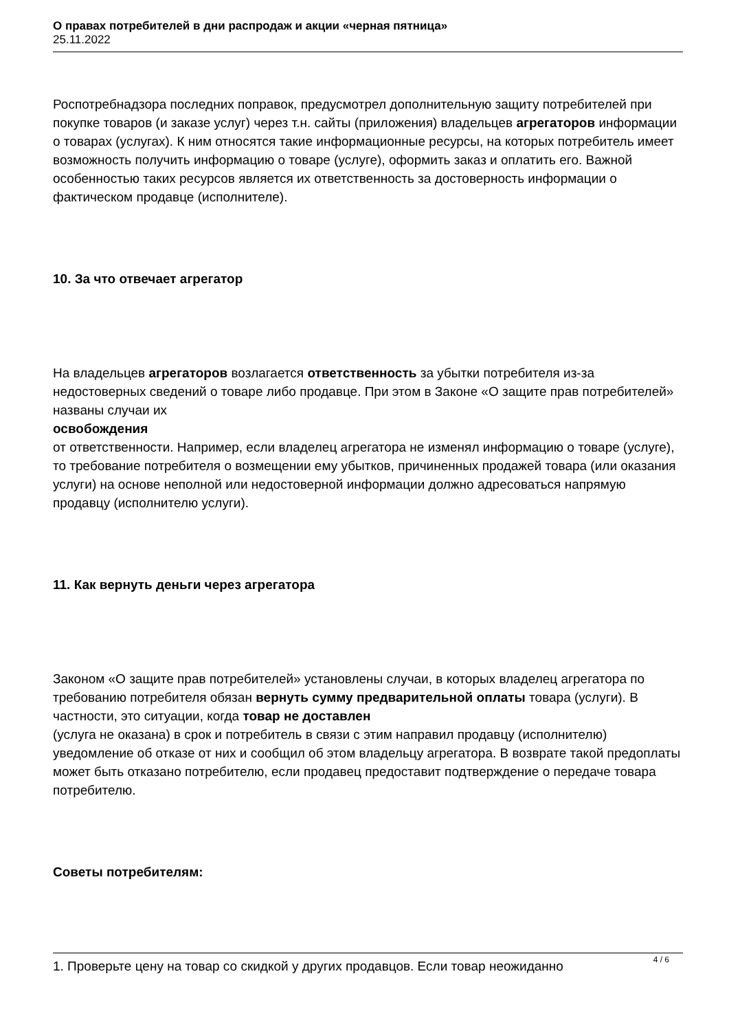О правах потребителей в дни распродаж и акции «черная пятница»
25.11.2022
Роспотребнадзора последних поправок, предусмотрел дополнительную защиту потребителей при покупке товаров (и заказе услуг) через т.н. сайты (приложения) владельцев агрегаторов информации о товарах (услугах). К ним относятся такие информационные ресурсы, на которых потребитель имеет возможность получить информацию о товаре (услуге), оформить заказ и оплатить его. Важной особенностью таких ресурсов является их ответственность за достоверность информации о фактическом продавце (исполнителе).
10. За что отвечает агрегатор
На владельцев агрегаторов возлагается ответственность за убытки потребителя из-за недостоверных сведений о товаре либо продавце. При этом в Законе «О защите прав потребителей» названы случаи их
освобождения
от ответственности. Например, если владелец агрегатора не изменял информацию о товаре (услуге), то требование потребителя о возмещении ему убытков, причиненных продажей товара (или оказания услуги) на основе неполной или недостоверной информации должно адресоваться напрямую продавцу (исполнителю услуги).
11. Как вернуть деньги через агрегатора
Законом «О защите прав потребителей» установлены случаи, в которых владелец агрегатора по требованию потребителя обязан вернуть сумму предварительной оплаты товара (услуги). В частности, это ситуации, когда товар не доставлен
(услуга не оказана) в срок и потребитель в связи с этим направил продавцу (исполнителю) уведомление об отказе от них и сообщил об этом владельцу агрегатора. В возврате такой предоплаты может быть отказано потребителю, если продавец предоставит подтверждение о передаче товара потребителю.
Советы потребителям:
1. Проверьте цену на товар со скидкой у других продавцов. Если товар неожиданно
4 / 6